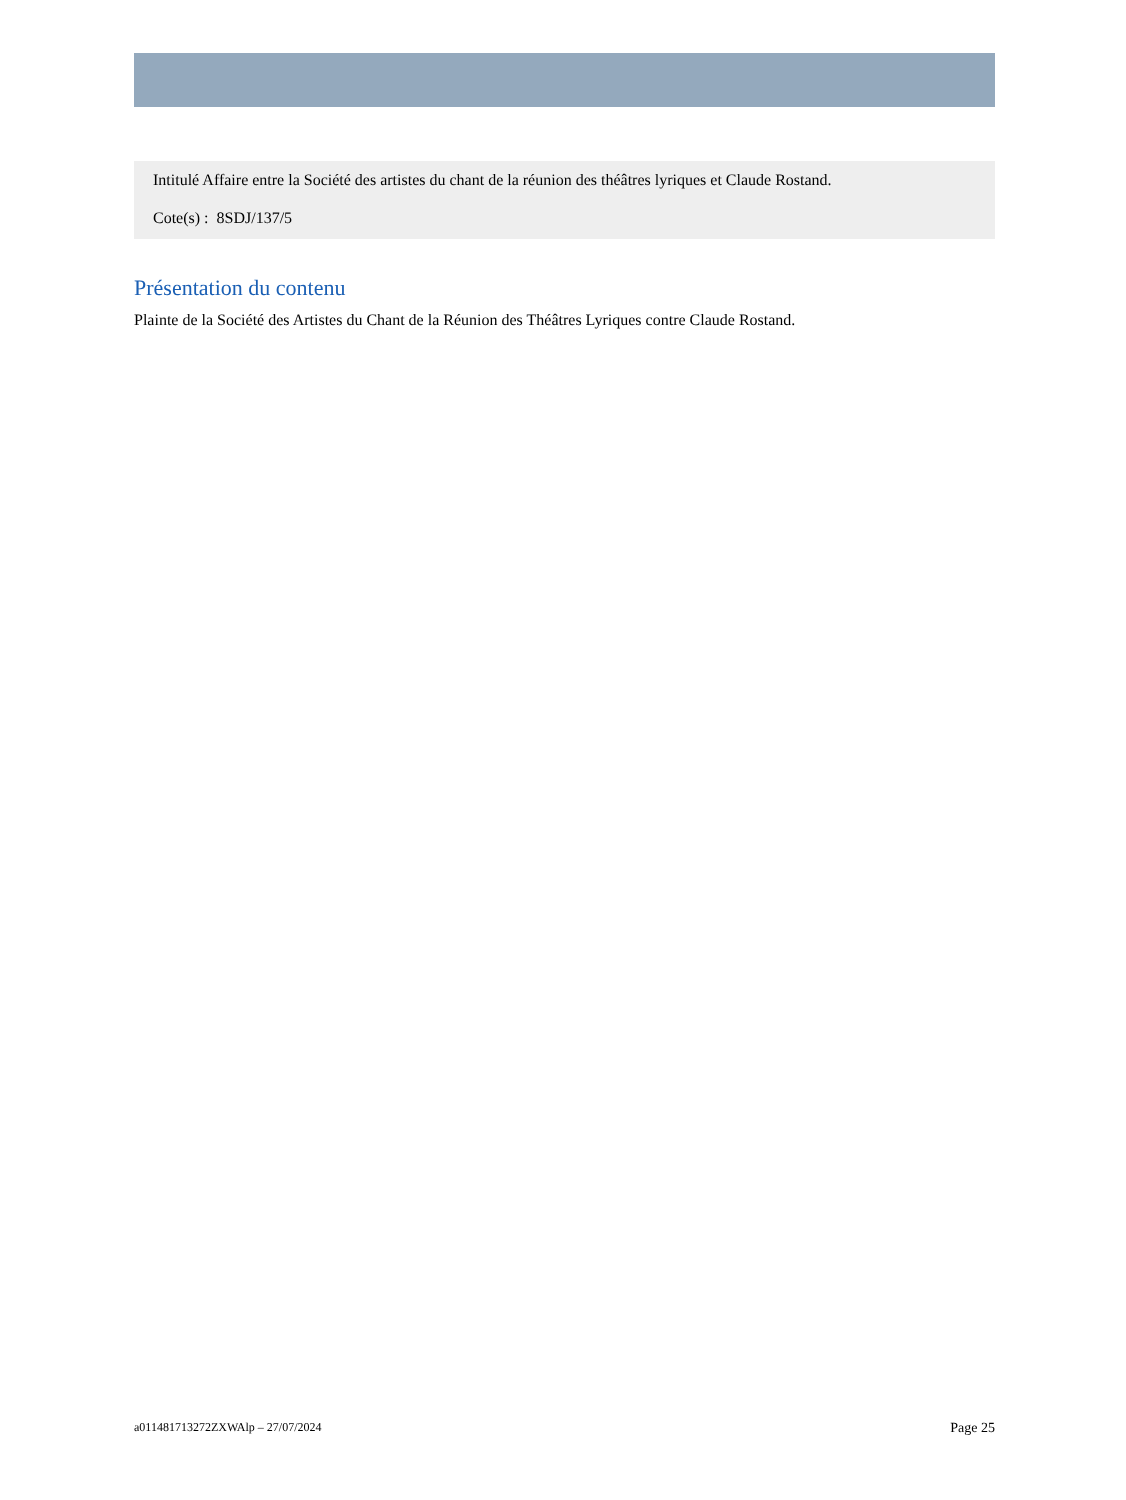Intitulé Affaire entre la Société des artistes du chant de la réunion des théâtres lyriques et Claude Rostand.
Cote(s) : 8SDJ/137/5
Présentation du contenu
Plainte de la Société des Artistes du Chant de la Réunion des Théâtres Lyriques contre Claude Rostand.
a011481713272ZXWAlp – 27/07/2024 Page 25